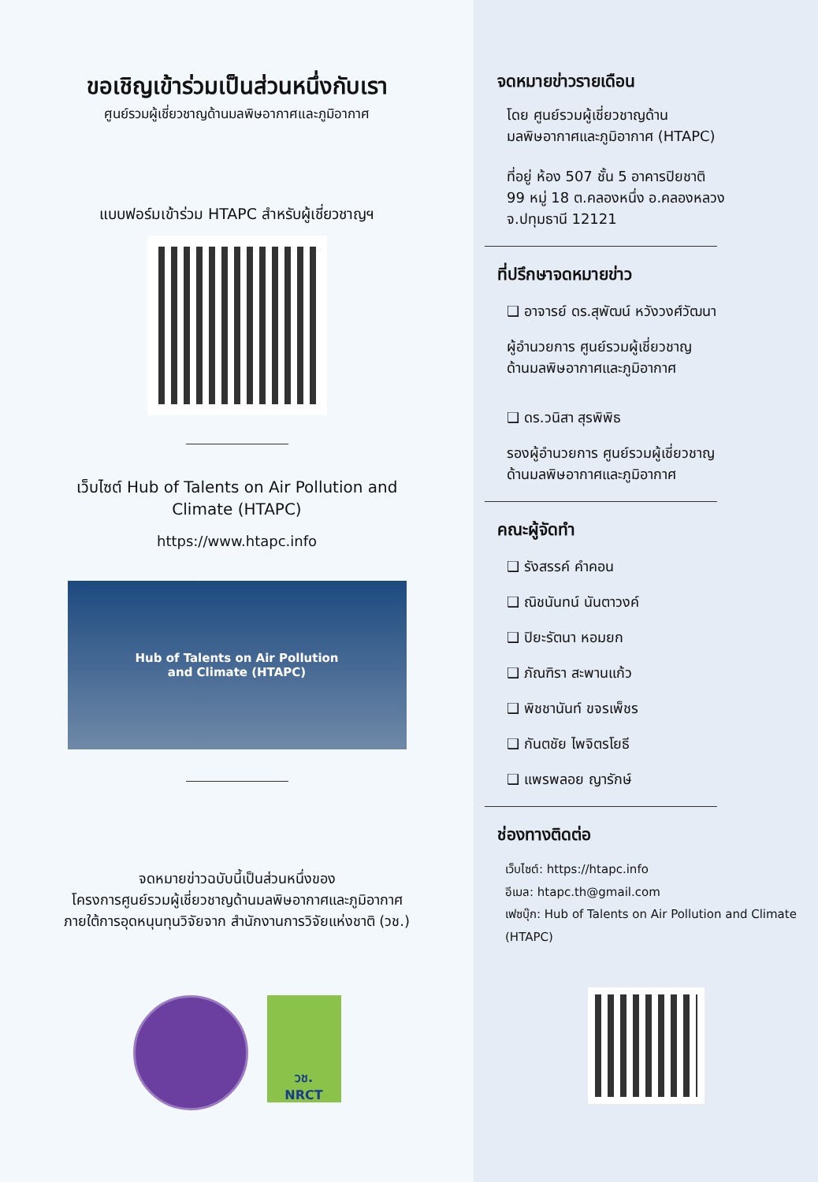ขอเชิญเข้าร่วมเป็นส่วนหนึ่งกับเรา
ศูนย์รวมผู้เชี่ยวชาญด้านมลพิษอากาศและภูมิอากาศ
แบบฟอร์มเข้าร่วม HTAPC สำหรับผู้เชี่ยวชาญฯ
เว็บไซต์ Hub of Talents on Air Pollution and Climate (HTAPC)
https://www.htapc.info
Hub of Talents on Air Pollution
and Climate (HTAPC)
จดหมายข่าวฉบับนี้เป็นส่วนหนึ่งของ
โครงการศูนย์รวมผู้เชี่ยวชาญด้านมลพิษอากาศและภูมิอากาศ
ภายใต้การอุดหนุนทุนวิจัยจาก สำนักงานการวิจัยแห่งชาติ (วช.)
วช.
NRCT
จดหมายข่าวรายเดือน
โดย ศูนย์รวมผู้เชี่ยวชาญด้าน
มลพิษอากาศและภูมิอากาศ (HTAPC)
ที่อยู่ ห้อง 507 ชั้น 5 อาคารปิยชาติ
99 หมู่ 18 ต.คลองหนึ่ง อ.คลองหลวง
จ.ปทุมธานี 12121
ที่ปรึกษาจดหมายข่าว
❑ อาจารย์ ดร.สุพัฒน์ หวังวงศ์วัฒนา
ผู้อำนวยการ ศูนย์รวมผู้เชี่ยวชาญ
ด้านมลพิษอากาศและภูมิอากาศ
❑ ดร.วนิสา สุรพิพิธ
รองผู้อำนวยการ ศูนย์รวมผู้เชี่ยวชาญ
ด้านมลพิษอากาศและภูมิอากาศ
คณะผู้จัดทำ
❑ รังสรรค์ คำคอน
❑ ณิชนันทน์ นันตาวงค์
❑ ปิยะรัตนา หอมยก
❑ ภัณฑิรา สะพานแก้ว
❑ พิชชานันท์ ขจรเพ็ชร
❑ กันตชัย ไพจิตรโยธี
❑ แพรพลอย ญารักษ์
ช่องทางติดต่อ
เว็บไซต์: https://htapc.info
อีเมล: htapc.th@gmail.com
เฟซบุ๊ก: Hub of Talents on Air Pollution and Climate (HTAPC)